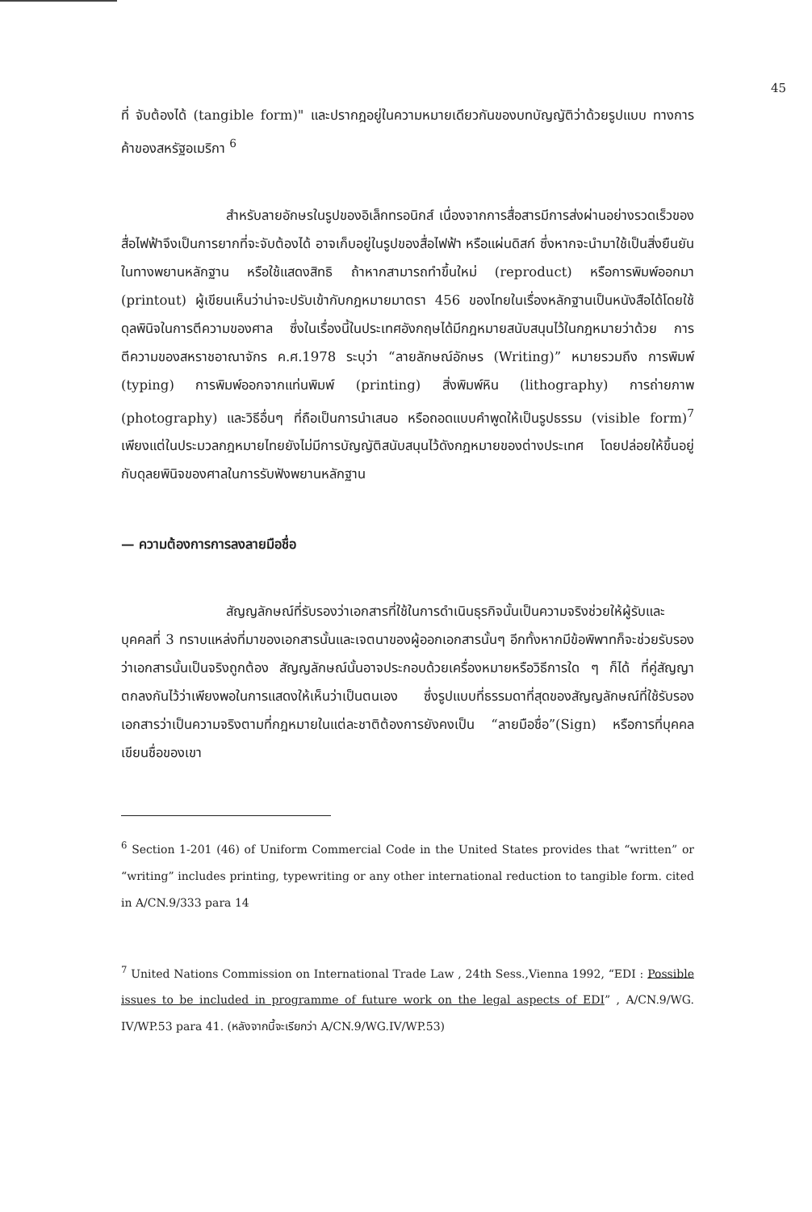45
ที่ จับต้องได้ (tangible form)" และปรากฎอยู่ในความหมายเดียวกันของบทบัญญัติว่าด้วยรูปแบบ ทางการค้าของสหรัฐอเมริกา <sup>6</sup>
สำหรับลายอักษรในรูปของอิเล็กทรอนิกส์ เนื่องจากการสื่อสารมีการส่งผ่านอย่างรวดเร็วของสื่อไฟฟ้าจึงเป็นการยากที่จะจับต้องได้ อาจเก็บอยู่ในรูปของสื่อไฟฟ้า หรือแผ่นดิสก์ ซึ่งหากจะนำมาใช้เป็นสิ่งยืนยันในทางพยานหลักฐาน หรือใช้แสดงสิทธิ ถ้าหากสามารถทำขึ้นใหม่ (reproduct) หรือการพิมพ์ออกมา (printout) ผู้เขียนเห็นว่าน่าจะปรับเข้ากับกฎหมายมาตรา 456 ของไทยในเรื่องหลักฐานเป็นหนังสือได้โดยใช้ดุลพินิจในการตีความของศาล ซึ่งในเรื่องนี้ในประเทศอังกฤษได้มีกฎหมายสนับสนุนไว้ในกฎหมายว่าด้วย การตีความของสหราชอาณาจักร ค.ศ.1978 ระบุว่า “ลายลักษณ์อักษร (Writing)” หมายรวมถึง การพิมพ์ (typing) การพิมพ์ออกจากแท่นพิมพ์ (printing) สิ่งพิมพ์หิน (lithography) การถ่ายภาพ (photography) และวิธีอื่นๆ ที่ถือเป็นการนำเสนอ หรือถอดแบบคำพูดให้เป็นรูปธรรม (visible form)<sup>7</sup> เพียงแต่ในประมวลกฎหมายไทยยังไม่มีการบัญญัติสนับสนุนไว้ดังกฎหมายของต่างประเทศ โดยปล่อยให้ขึ้นอยู่กับดุลยพินิจของศาลในการรับฟังพยานหลักฐาน
— ความต้องการการลงลายมือชื่อ
สัญญลักษณ์ที่รับรองว่าเอกสารที่ใช้ในการดำเนินธุรกิจนั้นเป็นความจริงช่วยให้ผู้รับและบุคคลที่ 3 ทราบแหล่งที่มาของเอกสารนั้นและเจตนาของผู้ออกเอกสารนั้นๆ อีกทั้งหากมีข้อพิพาทก็จะช่วยรับรองว่าเอกสารนั้นเป็นจริงถูกต้อง สัญญลักษณ์นั้นอาจประกอบด้วยเครื่องหมายหรือวิธีการใด ๆ ก็ได้ ที่คู่สัญญาตกลงกันไว้ว่าเพียงพอในการแสดงให้เห็นว่าเป็นตนเอง ซึ่งรูปแบบที่ธรรมดาที่สุดของสัญญลักษณ์ที่ใช้รับรองเอกสารว่าเป็นความจริงตามที่กฎหมายในแต่ละชาติต้องการยังคงเป็น “ลายมือชื่อ”(Sign) หรือการที่บุคคลเขียนชื่อของเขา
<sup>6</sup> Section 1-201 (46) of Uniform Commercial Code in the United States provides that “written” or “writing” includes printing, typewriting or any other international reduction to tangible form. cited in A/CN.9/333 para 14
<sup>7</sup> United Nations Commission on International Trade Law , 24th Sess.,Vienna 1992, “EDI : Possible issues to be included in programme of future work on the legal aspects of EDI” , A/CN.9/WG. IV/WP.53 para 41. (หลังจากนี้จะเรียกว่า A/CN.9/WG.IV/WP.53)